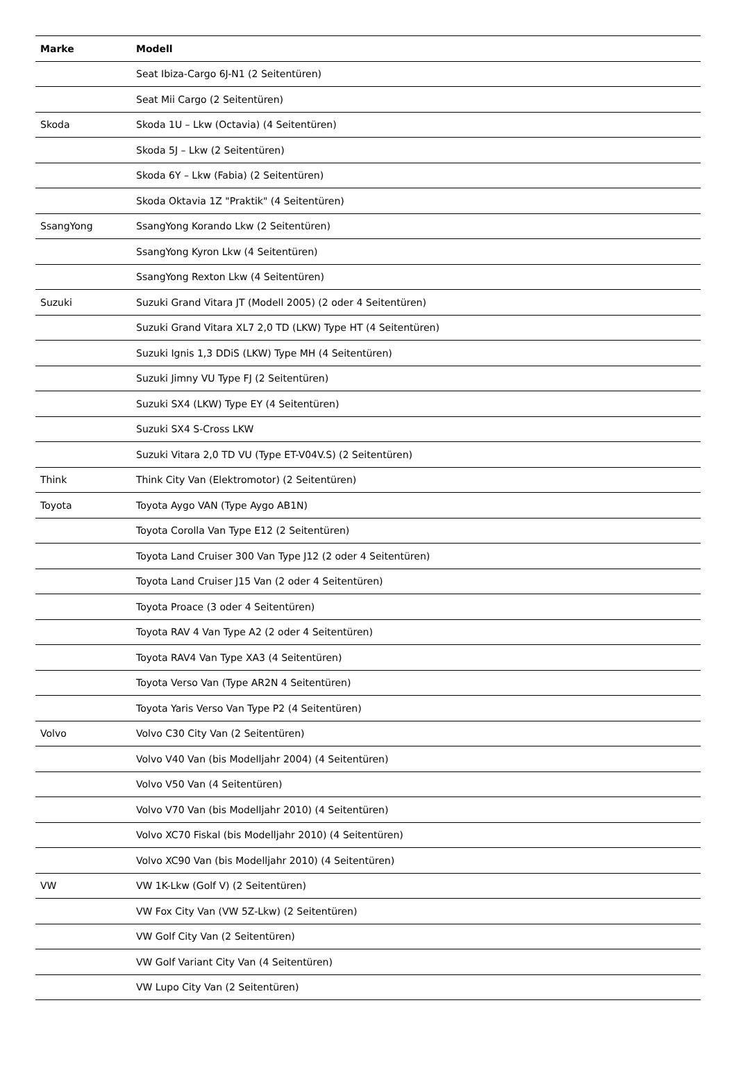| Marke | Modell |
| --- | --- |
| | Seat Ibiza-Cargo 6J-N1 (2 Seitentüren) |
| | Seat Mii Cargo (2 Seitentüren) |
| Skoda | Skoda 1U – Lkw (Octavia) (4 Seitentüren) |
| | Skoda 5J – Lkw (2 Seitentüren) |
| | Skoda 6Y – Lkw (Fabia) (2 Seitentüren) |
| | Skoda Oktavia 1Z "Praktik" (4 Seitentüren) |
| SsangYong | SsangYong Korando Lkw (2 Seitentüren) |
| | SsangYong Kyron Lkw (4 Seitentüren) |
| | SsangYong Rexton Lkw (4 Seitentüren) |
| Suzuki | Suzuki Grand Vitara JT (Modell 2005) (2 oder 4 Seitentüren) |
| | Suzuki Grand Vitara XL7 2,0 TD (LKW) Type HT (4 Seitentüren) |
| | Suzuki Ignis 1,3 DDiS (LKW) Type MH (4 Seitentüren) |
| | Suzuki Jimny VU Type FJ (2 Seitentüren) |
| | Suzuki SX4 (LKW) Type EY (4 Seitentüren) |
| | Suzuki SX4 S-Cross LKW |
| | Suzuki Vitara 2,0 TD VU (Type ET-V04V.S) (2 Seitentüren) |
| Think | Think City Van (Elektromotor) (2 Seitentüren) |
| Toyota | Toyota Aygo VAN (Type Aygo AB1N) |
| | Toyota Corolla Van Type E12 (2 Seitentüren) |
| | Toyota Land Cruiser 300 Van Type J12 (2 oder 4 Seitentüren) |
| | Toyota Land Cruiser J15 Van (2 oder 4 Seitentüren) |
| | Toyota Proace (3 oder 4 Seitentüren) |
| | Toyota RAV 4 Van Type A2 (2 oder 4 Seitentüren) |
| | Toyota RAV4 Van Type XA3 (4 Seitentüren) |
| | Toyota Verso Van (Type AR2N 4 Seitentüren) |
| | Toyota Yaris Verso Van Type P2 (4 Seitentüren) |
| Volvo | Volvo C30 City Van (2 Seitentüren) |
| | Volvo V40 Van (bis Modelljahr 2004) (4 Seitentüren) |
| | Volvo V50 Van (4 Seitentüren) |
| | Volvo V70 Van (bis Modelljahr 2010) (4 Seitentüren) |
| | Volvo XC70 Fiskal (bis Modelljahr 2010) (4 Seitentüren) |
| | Volvo XC90 Van (bis Modelljahr 2010) (4 Seitentüren) |
| VW | VW 1K-Lkw (Golf V) (2 Seitentüren) |
| | VW Fox City Van (VW 5Z-Lkw) (2 Seitentüren) |
| | VW Golf City Van (2 Seitentüren) |
| | VW Golf Variant City Van (4 Seitentüren) |
| | VW Lupo City Van (2 Seitentüren) |